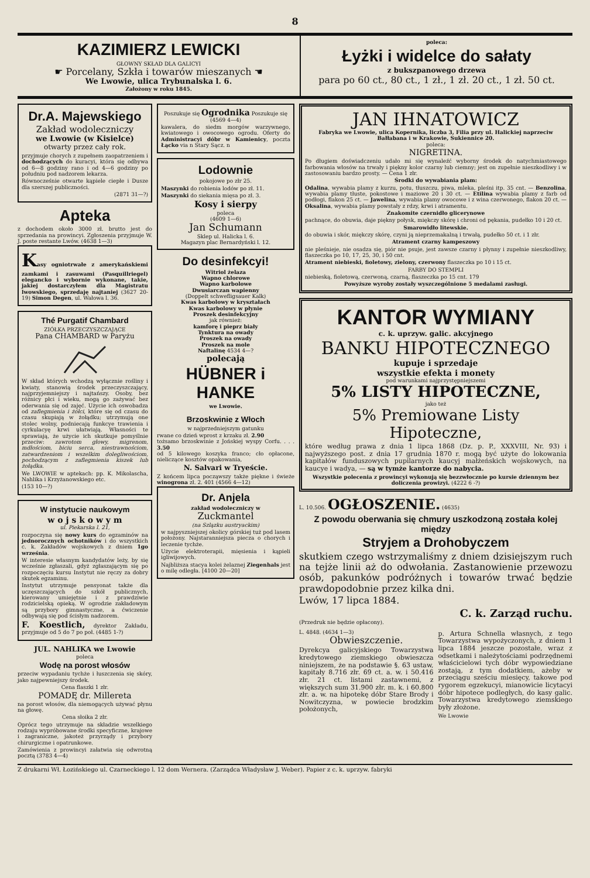8
KAZIMIERZ LEWICKI
GŁOWNY SKŁAD DLA GALICYI
☛ Porcelany, Szkła i towarów mieszanych ☚
We Lwowie, ulica Trybunalska l. 6.
Założony w roku 1845.
poleca:
Łyżki i widelce do sałaty
z bukszpanowego drzewa
para po 60 ct., 80 ct., 1 zł., 1 zł. 20 ct., 1 zł. 50 ct.
Dr.A. Majewskiego
Zakład wodoleczniczy
we Lwowie (w Kisielce)
otwarty przez cały rok.
przyjmuje chorych z zupełnem zaopatrzeniem i dochodzących do kuracyi, która się odbywa od 6—8 godziny rano i od 4—6 godziny po południu pod nadzorem lekarza.
Równocześnie otwarte kąpiele ciepłe i Dusze dla szerszej publiczności.
(2871 31—?)
Apteka
z dochodem około 3000 zł. brutto jest do sprzedania na prowincyi. Zgłoszenia przyjmuje W. J. poste restante Lwów. (4638 1—3)
Kasy ogniotrwałe z amerykańskiemi zamkami i zasuwami (Pasquillriegel) elegancko i wybornie wykonane, takie, jakiej dostarczyłem dla Magistratu lwowskiego, sprzedaję najtaniej (3627 20-19) Simon Degen, ul. Wałowa l. 36.
Thé Purgatif Chambard
ZIÓŁKA PRZECZYSZCZAJĄCE
Pana CHAMBARD w Paryżu
W skład których wchodzą wyłącznie rośliny i kwiaty, stanowią środek przeczyszczający, najprzyjemniejszy i najtańszy. Osoby, bez różnicy płci i wieku, mogą go zażywać bez oderwania się od zajęć. Użycie ich oswobadza od zaflegmienia i żółci, które się od czasu do czasu skupiają w żołądku; utrzymują one stolec wolny, podniecają funkcye trawienia i cyrkulacyę krwi ułatwiają. Własności te sprawiają, że użycie ich skutkuje pomyślnie przeciw: zawrotom głowy, migrenom, mdłościom, biciu serca, niestrawnościom, zatwardzeniom i wszelkim dolegliwościom, pochodzącym z zaflegmienia kiszek lub żołądka.
We LWOWIE w aptekach: pp. K. Mikolascha, Nahlika i Krzyżanowskiego etc.
(153 10—?)
W instytucie naukowym
w o j s k o w y m
ul. Piekarska l. 21,
rozpoczyna się nowy kurs do egzaminów na jednorocznych ochotników i do wszystkich c. k. Zakładów wojskowych z dniem 1go września.
W interesie własnym kandydatów leży, by się wcześnie zgłaszali, gdyż zgłaszającym się po rozpoczęciu kursu Instytut nie ręczy za dobry skutek egzaminu.
Instytut utrzymuje pensyonat także dla uczęszczających do szkół publicznych, kierowany umiejętnie i z prawdziwie rodzicielską opieką. W ogrodzie zakładowym są przybory gimnastyczne, a ćwiczenie odbywają się pod ścisłym nadzorem.
F. Koestlich, dyrektor Zakładu, przyjmuje od 5 do 7 po poł. (4485 1-?)
JUL. NAHLIKA we Lwowie
poleca
Wodę na porost włosów
przeciw wypadaniu tychże i łuszczenia się skóry, jako najpewniejszy środek.
Cena flaszki 1 złr.
POMADĘ dr. Millereta
na porost włosów, dla niemogących używać płynu na głowę.
Cena słoika 2 złr.
Oprócz tego utrzymuje na składzie wszelkiego rodzaju wypróbowane środki specyficzne, krajowe i zagraniczne, jakoteż przyrządy i przybory chirurgiczne i opatrunkowe.
Zamówienia z prowincyi załatwia się odwrotną pocztą (3783 4—4)
Poszukuje się Ogrodnika Poszukuje się
(4569 4—4)
kawalera, do siedm morgów warzywnego, kwiatowego i owocowego ogrodu. Oferty do Administracyi dóbr w Kamienicy, poczta Łącko via n Stary Sącz. n
Lodownie
pokojowe po złr 25.
Maszynki do robienia lodów po zł. 11.
Maszynki do siekania mięsa po zł. 3.
Kosy i sierpy
poleca
(4609 1—6)
Jan Schumann
Sklep ul. Halicka l. 6.
Magazyn plac Bernardyński l. 12.
Do desinfekcyi!
Witriol żelaza
Wapno chlorowe
Wapno karbolowe
Dwusiarczan wapienny
(Doppelt schwefligsauer Kalk)
Kwas karbolowy w kryształach
Kwas karbolowy w płynie
Proszek desinfekcyjny
jak również:
kamforę i pieprz biały
Tynktura na owady
Proszek na owady
Proszek na mole
Naftalinę 4534 4—?
polecają
HÜBNER i HANKE
we Lwowie.
Brzoskwinie z Włoch
w najprzedniejszym gatunku
rwane co dzień wprost z krzaku zł. 2.90
tożsamo brzoskwinie z Jońskiej wyspy Corfu. . . . 3.50
od 5 kilowego koszyka franco; cło opłacone, nieliczące kosztów opakowania,
N. Salvari w Tryeście.
Z końcem lipca począwszy także piękne i świeże winogrona zł. 2. 401 (4566 4—12)
Dr. Anjela
zakład wodoleczniczy w
Zuckmantel
(na Szlązku austryackim)
w najpyszniejszej okolicy górskiej tuż pod lasem położony. Najstaranniejsza piecza o chorych i leczenie tychże.
Użycie elektroterapii, mięsienia i kąpieli igliwijowych.
Najbliższa stacya kolei żelaznej Ziegenhals jest o milę odległa. [4100 20—20]
JAN IHNATOWICZ
Fabryka we Lwowie, ulica Kopernika, liczba 3, Filia przy ul. Halickiej naprzeciw Bałłabana i w Krakowie, Sukiennice 20.
poleca:
NIGRETINA.
Po długiem doświadczeniu udało mi się wynaleźć wyborny środek do natychmiastowego farbowania włosów na trwały i piękny kolor czarny lub ciemny; jest on zupełnie nieszkodliwy i w zastosowaniu bardzo prosty. — Cena 1 złr.
Środki do wywabiania plam:
Odalina, wywabia plamy z kurzu, potu, tłuszczu, piwa, mleka, pleśni itp. 35 cnt. — Benzolina, wywabia plamy tłuste, pokostowe i maziowe 20 i 30 ct. — Etilina wywabia plamy z farb od podłogi, flakon 25 ct. — Jawelina, wywabia plamy owocowe i z wina czerwonego, flakon 20 ct. — Oksalina, wywabia plamy powstały z rdzy, krwi i atramentu.
Znakomite czernidło glicerynowe
pachnące, do obuwia, daje piękny połysk, miękczy skórę i chroni od pękania, pudełko 10 i 20 ct.
Smarowidło litewskie.
do obuwia i skór, miękczy skórę, czyni ją nieprzemakalną i trwałą, pudełko 50 ct. i 1 złr.
Atrament czarny kampeszowy
nie pleśnieje, nie osadza się, piór nie psuje, jest zawsze czarny i płynny i zupełnie nieszkodliwy, flaszeczka po 10, 17, 25, 30, i 50 cnt.
Atrament niebieski, fioletowy, zielony, czerwony flaszeczka po 10 i 15 ct.
FARBY DO STEMPLI
niebieską, fioletową, czerwoną, czarną, flaszeczka po 15 cnt. 179
Powyższe wyroby zostały wyszczególnione 5 medalami zasługi.
KANTOR WYMIANY
c. k. uprzyw. galic. akcyjnego
BANKU HIPOTECZNEGO
kupuje i sprzedaje
wszystkie efekta i monety
pod warunkami najprzystępniejszemi
5% LISTY HIPOTECZNE,
jako też
5% Premiowane Listy Hipoteczne,
które według prawa z dnia 1 lipca 1868 (Dz. p. P., XXXVIII, Nr. 93) i najwyższego post. z dnia 17 grudnia 1870 r. mogą być użyte do lokowania kapitałów funduszowych pupilarnych kaucyj małżeńskich wojskowych, na kaucye i wadya, — są w tymże kantorze do nabycia.
Wszystkie polecenia z prowincyi wykonują się bezzwłocznie po kursie dziennym bez doliczenia prowizyi. (4222 6 -?)
L. 10.506. OGŁOSZENIE. (4635)
Z powodu oberwania się chmury uszkodzoną została kolej między
Stryjem a Drohobyczem
skutkiem czego wstrzymaliśmy z dniem dzisiejszym ruch na tejże linii aż do odwołania. Zastanowienie przewozu osób, pakunków podróżnych i towarów trwać będzie prawdopodobnie przez kilka dni.
Lwów, 17 lipca 1884.
C. k. Zarząd ruchu.
(Przedruk nie będzie opłacony).
L. 4848. (4634 1—3)
Obwieszczenie.
Dyrekcya galicyjskiego Towarzystwa kredytowego ziemskiego obwieszcza niniejszem, że na podstawie §. 63 ustaw, kapitały 8.716 złr. 69 ct. a. w. i 50.416 złr. 21 ct. listami zastawnemi, z większych sum 31.900 złr. m. k. i 60.800 złr. a. w. na hipotekę dóbr Stare Brody i Nowitczyzna, w powiecie brodzkim położonych,
p. Artura Schnella własnych, z tego Towarzystwa wypożyczonych, z dniem 1 lipca 1884 jeszcze pozostałe, wraz z odsetkami i należytościami podrzędnemi właścicielowi tych dóbr wypowiedziane zostają, z tym dodatkiem, ażeby w przeciągu sześciu miesięcy, takowe pod rygorem egzekucyi, mianowicie licytacyi dóbr hipotece podległych, do kasy galic. Towarzystwa kredytowego ziemskiego były złożone.
We Lwowie
Z drukarni Wł. Łozińskiego ul. Czarneckiego l. 12 dom Wernera. (Zarządca Władysław J. Weber). Papier z c. k. uprzyw. fabryki